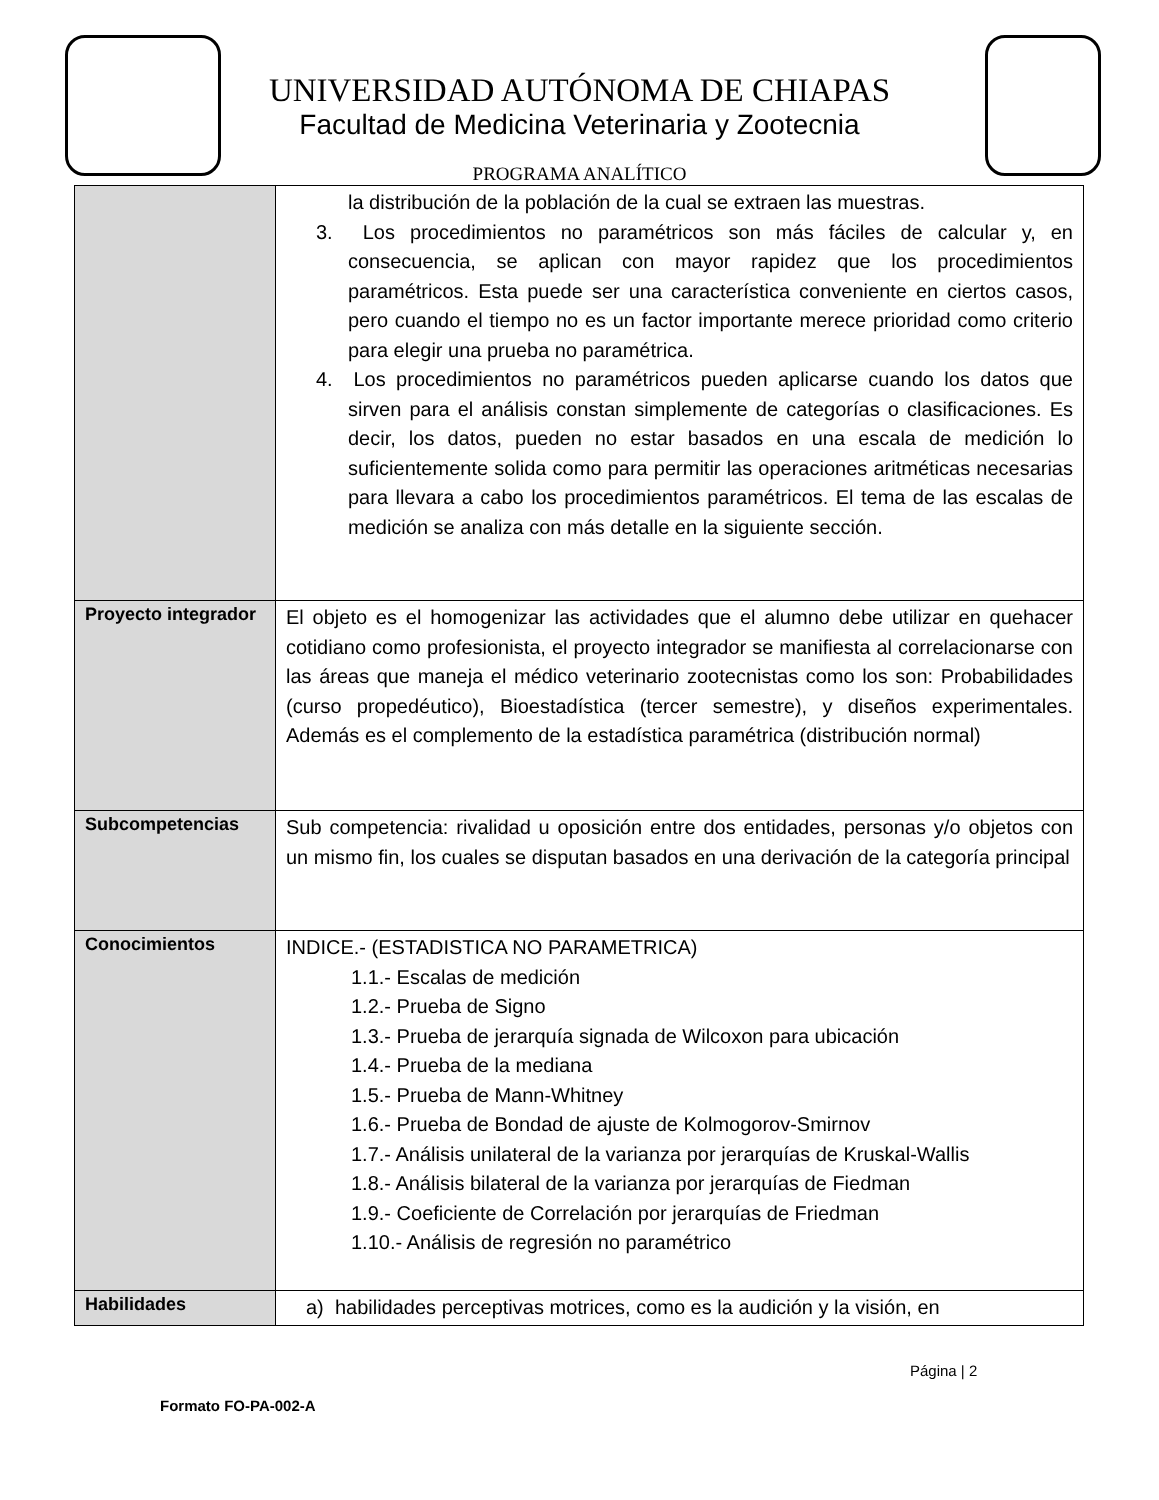UNIVERSIDAD AUTÓNOMA DE CHIAPAS
Facultad de Medicina Veterinaria y Zootecnia
PROGRAMA ANALÍTICO
| | la distribución de la población de la cual se extraen las muestras. 3. Los procedimientos no paramétricos son más fáciles de calcular y, en consecuencia, se aplican con mayor rapidez que los procedimientos paramétricos. Esta puede ser una característica conveniente en ciertos casos, pero cuando el tiempo no es un factor importante merece prioridad como criterio para elegir una prueba no paramétrica. 4. Los procedimientos no paramétricos pueden aplicarse cuando los datos que sirven para el análisis constan simplemente de categorías o clasificaciones. Es decir, los datos, pueden no estar basados en una escala de medición lo suficientemente solida como para permitir las operaciones aritméticas necesarias para llevara a cabo los procedimientos paramétricos. El tema de las escalas de medición se analiza con más detalle en la siguiente sección. |
| Proyecto integrador | El objeto es el homogenizar las actividades que el alumno debe utilizar en quehacer cotidiano como profesionista, el proyecto integrador se manifiesta al correlacionarse con las áreas que maneja el médico veterinario zootecnistas como los son: Probabilidades (curso propedéutico), Bioestadística (tercer semestre), y diseños experimentales. Además es el complemento de la estadística paramétrica (distribución normal) |
| Subcompetencias | Sub competencia: rivalidad u oposición entre dos entidades, personas y/o objetos con un mismo fin, los cuales se disputan basados en una derivación de la categoría principal |
| Conocimientos | INDICE.- (ESTADISTICA NO PARAMETRICA) 1.1.- Escalas de medición 1.2.- Prueba de Signo 1.3.- Prueba de jerarquía signada de Wilcoxon para ubicación 1.4.- Prueba de la mediana 1.5.- Prueba de Mann-Whitney 1.6.- Prueba de Bondad de ajuste de Kolmogorov-Smirnov 1.7.- Análisis unilateral de la varianza por jerarquías de Kruskal-Wallis 1.8.- Análisis bilateral de la varianza por jerarquías de Fiedman 1.9.- Coeficiente de Correlación por jerarquías de Friedman 1.10.- Análisis de regresión no paramétrico |
| Habilidades | a) habilidades perceptivas motrices, como es la audición y la visión, en |
Página | 2
Formato FO-PA-002-A